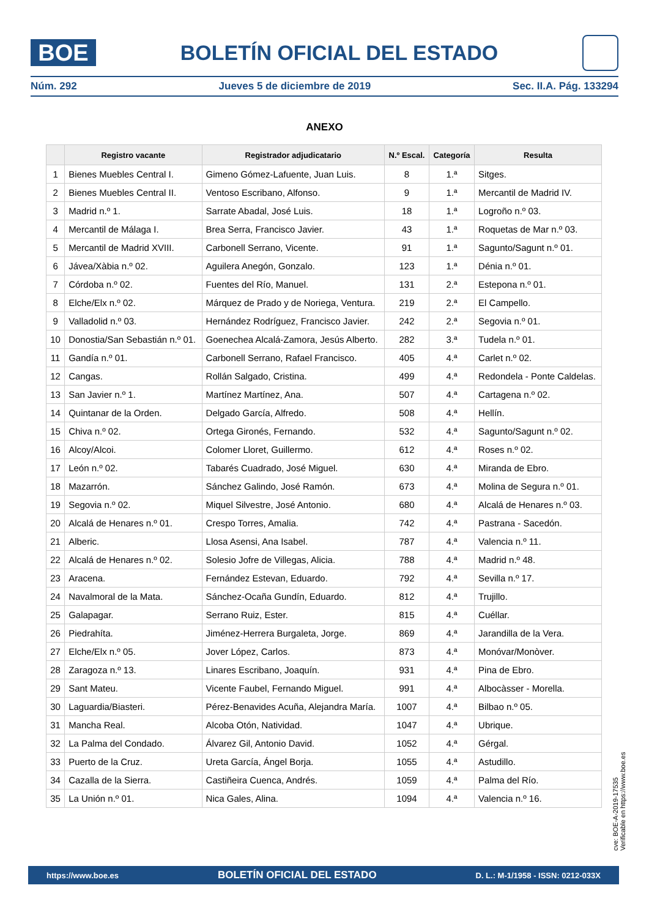BOE
BOLETÍN OFICIAL DEL ESTADO
Núm. 292 Jueves 5 de diciembre de 2019 Sec. II.A. Pág. 133294
ANEXO
| | Registro vacante | Registrador adjudicatario | N.º Escal. | Categoría | Resulta |
| --- | --- | --- | --- | --- | --- |
| 1 | Bienes Muebles Central I. | Gimeno Gómez-Lafuente, Juan Luis. | 8 | 1.ª | Sitges. |
| 2 | Bienes Muebles Central II. | Ventoso Escribano, Alfonso. | 9 | 1.ª | Mercantil de Madrid IV. |
| 3 | Madrid n.º 1. | Sarrate Abadal, José Luis. | 18 | 1.ª | Logroño n.º 03. |
| 4 | Mercantil de Málaga I. | Brea Serra, Francisco Javier. | 43 | 1.ª | Roquetas de Mar n.º 03. |
| 5 | Mercantil de Madrid XVIII. | Carbonell Serrano, Vicente. | 91 | 1.ª | Sagunto/Sagunt n.º 01. |
| 6 | Jávea/Xàbia n.º 02. | Aguilera Anegón, Gonzalo. | 123 | 1.ª | Dénia n.º 01. |
| 7 | Córdoba n.º 02. | Fuentes del Río, Manuel. | 131 | 2.ª | Estepona n.º 01. |
| 8 | Elche/Elx n.º 02. | Márquez de Prado y de Noriega, Ventura. | 219 | 2.ª | El Campello. |
| 9 | Valladolid n.º 03. | Hernández Rodríguez, Francisco Javier. | 242 | 2.ª | Segovia n.º 01. |
| 10 | Donostia/San Sebastián n.º 01. | Goenechea Alcalá-Zamora, Jesús Alberto. | 282 | 3.ª | Tudela n.º 01. |
| 11 | Gandía n.º 01. | Carbonell Serrano, Rafael Francisco. | 405 | 4.ª | Carlet n.º 02. |
| 12 | Cangas. | Rollán Salgado, Cristina. | 499 | 4.ª | Redondela - Ponte Caldelas. |
| 13 | San Javier n.º 1. | Martínez Martínez, Ana. | 507 | 4.ª | Cartagena n.º 02. |
| 14 | Quintanar de la Orden. | Delgado García, Alfredo. | 508 | 4.ª | Hellín. |
| 15 | Chiva n.º 02. | Ortega Gironés, Fernando. | 532 | 4.ª | Sagunto/Sagunt n.º 02. |
| 16 | Alcoy/Alcoi. | Colomer Lloret, Guillermo. | 612 | 4.ª | Roses n.º 02. |
| 17 | León n.º 02. | Tabarés Cuadrado, José Miguel. | 630 | 4.ª | Miranda de Ebro. |
| 18 | Mazarrón. | Sánchez Galindo, José Ramón. | 673 | 4.ª | Molina de Segura n.º 01. |
| 19 | Segovia n.º 02. | Miquel Silvestre, José Antonio. | 680 | 4.ª | Alcalá de Henares n.º 03. |
| 20 | Alcalá de Henares n.º 01. | Crespo Torres, Amalia. | 742 | 4.ª | Pastrana - Sacedón. |
| 21 | Alberic. | Llosa Asensi, Ana Isabel. | 787 | 4.ª | Valencia n.º 11. |
| 22 | Alcalá de Henares n.º 02. | Solesio Jofre de Villegas, Alicia. | 788 | 4.ª | Madrid n.º 48. |
| 23 | Aracena. | Fernández Estevan, Eduardo. | 792 | 4.ª | Sevilla n.º 17. |
| 24 | Navalmoral de la Mata. | Sánchez-Ocaña Gundín, Eduardo. | 812 | 4.ª | Trujillo. |
| 25 | Galapagar. | Serrano Ruiz, Ester. | 815 | 4.ª | Cuéllar. |
| 26 | Piedrahíta. | Jiménez-Herrera Burgaleta, Jorge. | 869 | 4.ª | Jarandilla de la Vera. |
| 27 | Elche/Elx n.º 05. | Jover López, Carlos. | 873 | 4.ª | Monóvar/Monòver. |
| 28 | Zaragoza n.º 13. | Linares Escribano, Joaquín. | 931 | 4.ª | Pina de Ebro. |
| 29 | Sant Mateu. | Vicente Faubel, Fernando Miguel. | 991 | 4.ª | Albocàsser - Morella. |
| 30 | Laguardia/Biasteri. | Pérez-Benavides Acuña, Alejandra María. | 1007 | 4.ª | Bilbao n.º 05. |
| 31 | Mancha Real. | Alcoba Otón, Natividad. | 1047 | 4.ª | Ubrique. |
| 32 | La Palma del Condado. | Álvarez Gil, Antonio David. | 1052 | 4.ª | Gérgal. |
| 33 | Puerto de la Cruz. | Ureta García, Ángel Borja. | 1055 | 4.ª | Astudillo. |
| 34 | Cazalla de la Sierra. | Castiñeira Cuenca, Andrés. | 1059 | 4.ª | Palma del Río. |
| 35 | La Unión n.º 01. | Nica Gales, Alina. | 1094 | 4.ª | Valencia n.º 16. |
cve: BOE-A-2019-17535
Verificable en https://www.boe.es
https://www.boe.es BOLETÍN OFICIAL DEL ESTADO D. L.: M-1/1958 - ISSN: 0212-033X